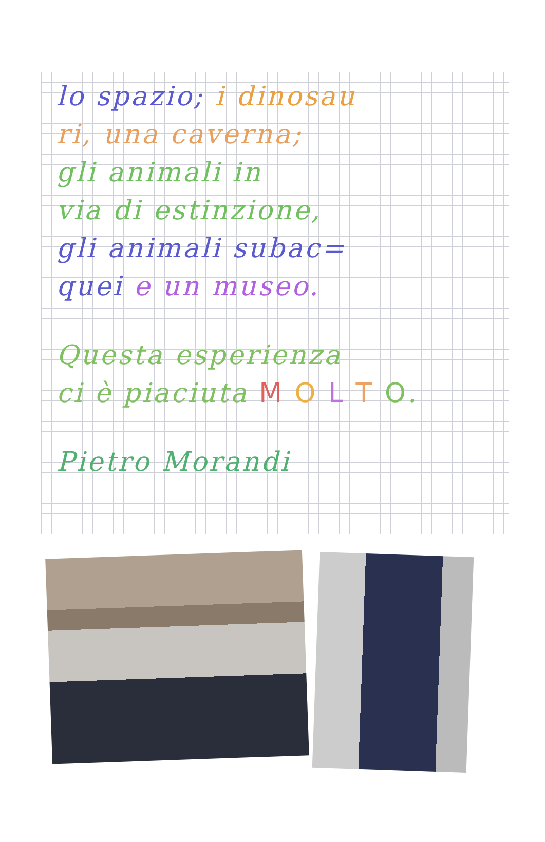lo spazio; i dinosau
ri, una caverna;
gli animali in
via di estinzione,
gli animali subac=
quei e un museo.
Questa esperienza
ci è piaciuta M O L T O.
Pietro Morandi